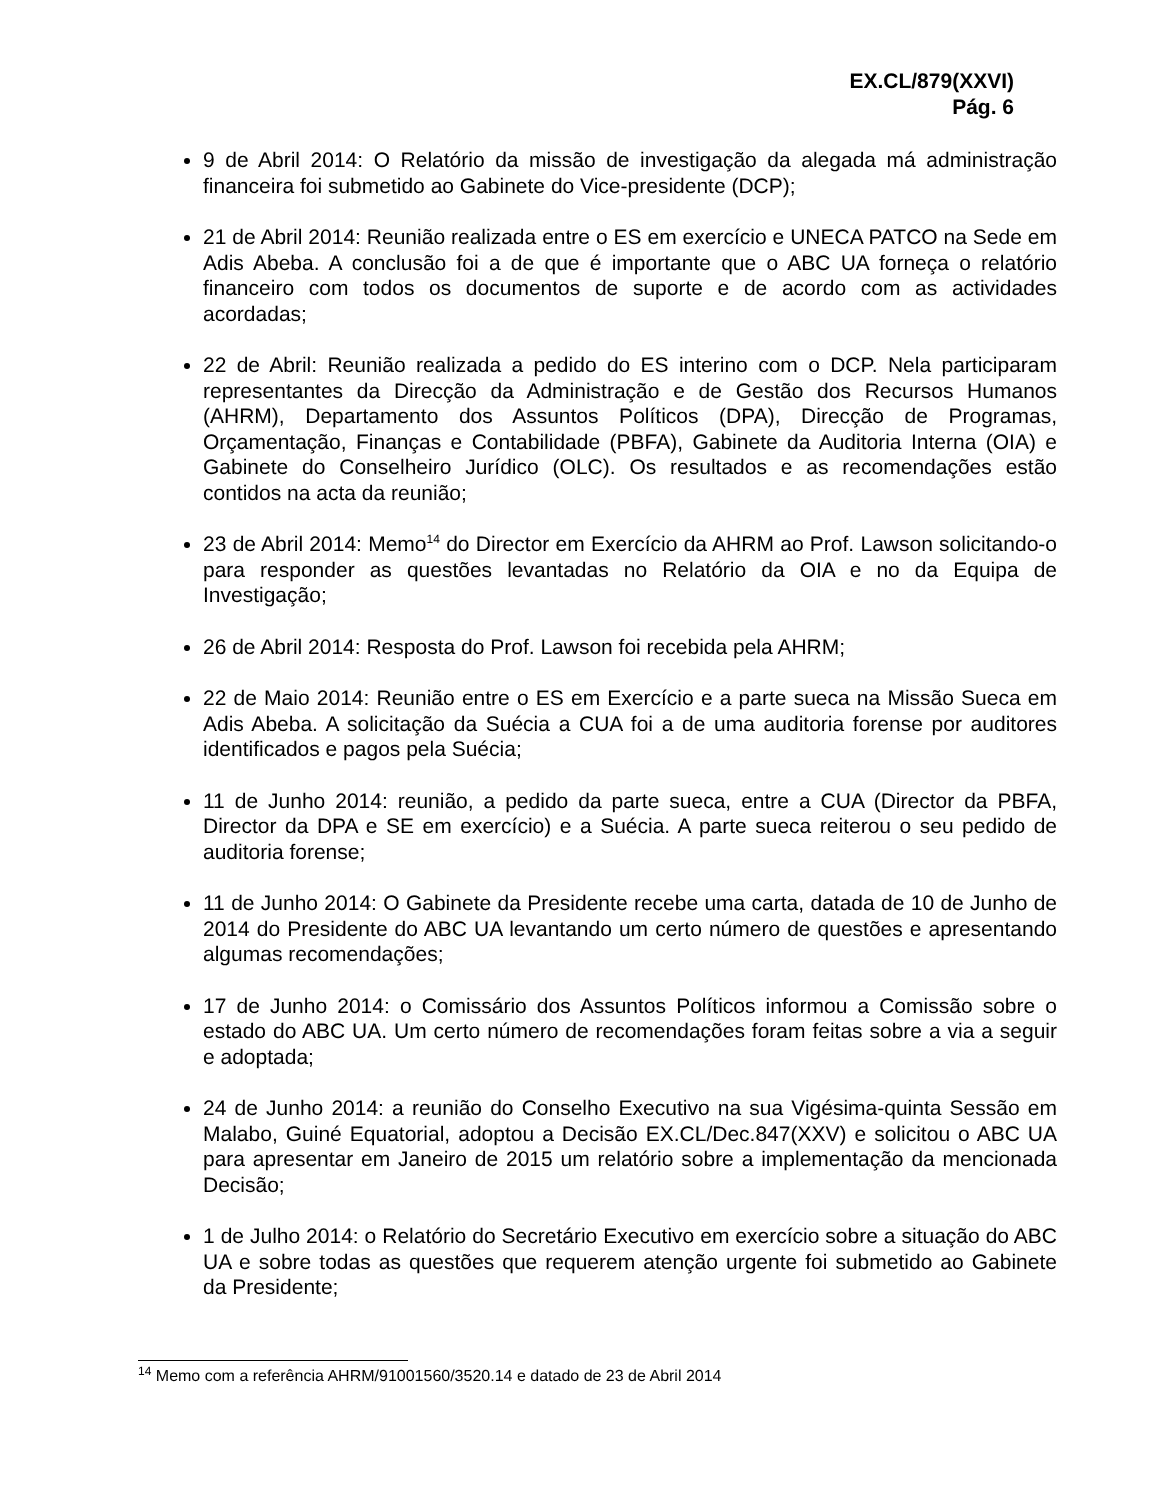EX.CL/879(XXVI)
Pág. 6
9 de Abril 2014: O Relatório da missão de investigação da alegada má administração financeira foi submetido ao Gabinete do Vice-presidente (DCP);
21 de Abril 2014: Reunião realizada entre o ES em exercício e UNECA PATCO na Sede em Adis Abeba. A conclusão foi a de que é importante que o ABC UA forneça o relatório financeiro com todos os documentos de suporte e de acordo com as actividades acordadas;
22 de Abril: Reunião realizada a pedido do ES interino com o DCP. Nela participaram representantes da Direcção da Administração e de Gestão dos Recursos Humanos (AHRM), Departamento dos Assuntos Políticos (DPA), Direcção de Programas, Orçamentação, Finanças e Contabilidade (PBFA), Gabinete da Auditoria Interna (OIA) e Gabinete do Conselheiro Jurídico (OLC). Os resultados e as recomendações estão contidos na acta da reunião;
23 de Abril 2014: Memo<sup>14</sup> do Director em Exercício da AHRM ao Prof. Lawson solicitando-o para responder as questões levantadas no Relatório da OIA e no da Equipa de Investigação;
26 de Abril 2014: Resposta do Prof. Lawson foi recebida pela AHRM;
22 de Maio 2014: Reunião entre o ES em Exercício e a parte sueca na Missão Sueca em Adis Abeba. A solicitação da Suécia a CUA foi a de uma auditoria forense por auditores identificados e pagos pela Suécia;
11 de Junho 2014: reunião, a pedido da parte sueca, entre a CUA (Director da PBFA, Director da DPA e SE em exercício) e a Suécia. A parte sueca reiterou o seu pedido de auditoria forense;
11 de Junho 2014: O Gabinete da Presidente recebe uma carta, datada de 10 de Junho de 2014 do Presidente do ABC UA levantando um certo número de questões e apresentando algumas recomendações;
17 de Junho 2014: o Comissário dos Assuntos Políticos informou a Comissão sobre o estado do ABC UA. Um certo número de recomendações foram feitas sobre a via a seguir e adoptada;
24 de Junho 2014: a reunião do Conselho Executivo na sua Vigésima-quinta Sessão em Malabo, Guiné Equatorial, adoptou a Decisão EX.CL/Dec.847(XXV) e solicitou o ABC UA para apresentar em Janeiro de 2015 um relatório sobre a implementação da mencionada Decisão;
1 de Julho 2014: o Relatório do Secretário Executivo em exercício sobre a situação do ABC UA e sobre todas as questões que requerem atenção urgente foi submetido ao Gabinete da Presidente;
<sup>14</sup> Memo com a referência AHRM/91001560/3520.14 e datado de 23 de Abril 2014